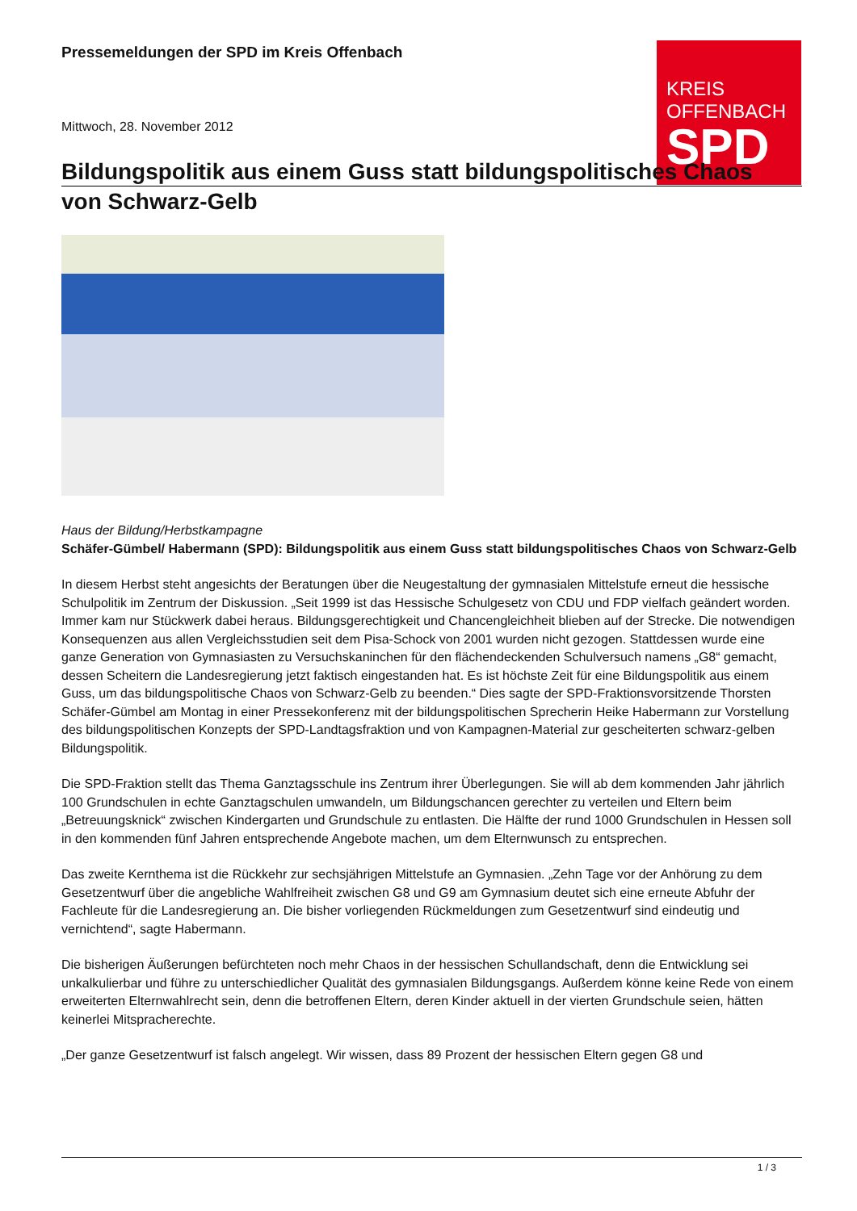KREIS
OFFENBACH
SPD
Pressemeldungen der SPD im Kreis Offenbach
Mittwoch, 28. November 2012
Bildungspolitik aus einem Guss statt bildungspolitisches Chaos
von Schwarz-Gelb
Haus der Bildung/Herbstkampagne
Schäfer-Gümbel/ Habermann (SPD): Bildungspolitik aus einem Guss statt bildungspolitisches Chaos von Schwarz-Gelb
In diesem Herbst steht angesichts der Beratungen über die Neugestaltung der gymnasialen Mittelstufe erneut die hessische Schulpolitik im Zentrum der Diskussion. „Seit 1999 ist das Hessische Schulgesetz von CDU und FDP vielfach geändert worden. Immer kam nur Stückwerk dabei heraus. Bildungsgerechtigkeit und Chancengleichheit blieben auf der Strecke. Die notwendigen Konsequenzen aus allen Vergleichsstudien seit dem Pisa-Schock von 2001 wurden nicht gezogen. Stattdessen wurde eine ganze Generation von Gymnasiasten zu Versuchskaninchen für den flächendeckenden Schulversuch namens „G8“ gemacht, dessen Scheitern die Landesregierung jetzt faktisch eingestanden hat. Es ist höchste Zeit für eine Bildungspolitik aus einem Guss, um das bildungspolitische Chaos von Schwarz-Gelb zu beenden.“ Dies sagte der SPD-Fraktionsvorsitzende Thorsten Schäfer-Gümbel am Montag in einer Pressekonferenz mit der bildungspolitischen Sprecherin Heike Habermann zur Vorstellung des bildungspolitischen Konzepts der SPD-Landtagsfraktion und von Kampagnen-Material zur gescheiterten schwarz-gelben Bildungspolitik.
Die SPD-Fraktion stellt das Thema Ganztagsschule ins Zentrum ihrer Überlegungen. Sie will ab dem kommenden Jahr jährlich 100 Grundschulen in echte Ganztagschulen umwandeln, um Bildungschancen gerechter zu verteilen und Eltern beim „Betreuungsknick“ zwischen Kindergarten und Grundschule zu entlasten. Die Hälfte der rund 1000 Grundschulen in Hessen soll in den kommenden fünf Jahren entsprechende Angebote machen, um dem Elternwunsch zu entsprechen.
Das zweite Kernthema ist die Rückkehr zur sechsjährigen Mittelstufe an Gymnasien. „Zehn Tage vor der Anhörung zu dem Gesetzentwurf über die angebliche Wahlfreiheit zwischen G8 und G9 am Gymnasium deutet sich eine erneute Abfuhr der Fachleute für die Landesregierung an. Die bisher vorliegenden Rückmeldungen zum Gesetzentwurf sind eindeutig und vernichtend“, sagte Habermann.
Die bisherigen Äußerungen befürchteten noch mehr Chaos in der hessischen Schullandschaft, denn die Entwicklung sei unkalkulierbar und führe zu unterschiedlicher Qualität des gymnasialen Bildungsgangs. Außerdem könne keine Rede von einem erweiterten Elternwahlrecht sein, denn die betroffenen Eltern, deren Kinder aktuell in der vierten Grundschule seien, hätten keinerlei Mitspracherechte.
„Der ganze Gesetzentwurf ist falsch angelegt. Wir wissen, dass 89 Prozent der hessischen Eltern gegen G8 und
1 / 3